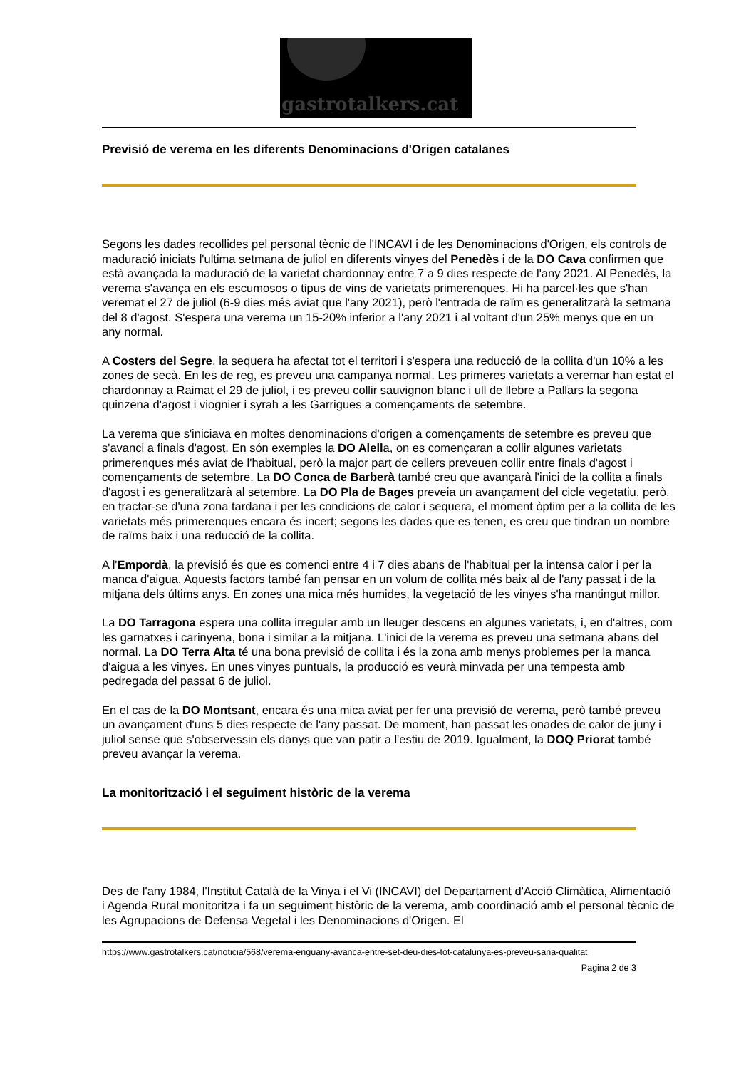gastrotalkers.cat
Previsió de verema en les diferents Denominacions d'Origen catalanes
Segons les dades recollides pel personal tècnic de l'INCAVI i de les Denominacions d'Origen, els controls de maduració iniciats l'ultima setmana de juliol en diferents vinyes del Penedès i de la DO Cava confirmen que està avançada la maduració de la varietat chardonnay entre 7 a 9 dies respecte de l'any 2021. Al Penedès, la verema s'avança en els escumosos o tipus de vins de varietats primerenques. Hi ha parcel·les que s'han veremat el 27 de juliol (6-9 dies més aviat que l'any 2021), però l'entrada de raïm es generalitzarà la setmana del 8 d'agost. S'espera una verema un 15-20% inferior a l'any 2021 i al voltant d'un 25% menys que en un any normal.
A Costers del Segre, la sequera ha afectat tot el territori i s'espera una reducció de la collita d'un 10% a les zones de secà. En les de reg, es preveu una campanya normal. Les primeres varietats a veremar han estat el chardonnay a Raimat el 29 de juliol, i es preveu collir sauvignon blanc i ull de llebre a Pallars la segona quinzena d'agost i viognier i syrah a les Garrigues a començaments de setembre.
La verema que s'iniciava en moltes denominacions d'origen a començaments de setembre es preveu que s'avanci a finals d'agost. En són exemples la DO Alella, on es començaran a collir algunes varietats primerenques més aviat de l'habitual, però la major part de cellers preveuen collir entre finals d'agost i començaments de setembre. La DO Conca de Barberà també creu que avançarà l'inici de la collita a finals d'agost i es generalitzarà al setembre. La DO Pla de Bages preveia un avançament del cicle vegetatiu, però, en tractar-se d'una zona tardana i per les condicions de calor i sequera, el moment òptim per a la collita de les varietats més primerenques encara és incert; segons les dades que es tenen, es creu que tindran un nombre de raïms baix i una reducció de la collita.
A l'Empordà, la previsió és que es comenci entre 4 i 7 dies abans de l'habitual per la intensa calor i per la manca d'aigua. Aquests factors també fan pensar en un volum de collita més baix al de l'any passat i de la mitjana dels últims anys. En zones una mica més humides, la vegetació de les vinyes s'ha mantingut millor.
La DO Tarragona espera una collita irregular amb un lleuger descens en algunes varietats, i, en d'altres, com les garnatxes i carinyena, bona i similar a la mitjana. L'inici de la verema es preveu una setmana abans del normal. La DO Terra Alta té una bona previsió de collita i és la zona amb menys problemes per la manca d'aigua a les vinyes. En unes vinyes puntuals, la producció es veurà minvada per una tempesta amb pedregada del passat 6 de juliol.
En el cas de la DO Montsant, encara és una mica aviat per fer una previsió de verema, però també preveu un avançament d'uns 5 dies respecte de l'any passat. De moment, han passat les onades de calor de juny i juliol sense que s'observessin els danys que van patir a l'estiu de 2019. Igualment, la DOQ Priorat també preveu avançar la verema.
La monitorització i el seguiment històric de la verema
Des de l'any 1984, l'Institut Català de la Vinya i el Vi (INCAVI) del Departament d'Acció Climàtica, Alimentació i Agenda Rural monitoritza i fa un seguiment històric de la verema, amb coordinació amb el personal tècnic de les Agrupacions de Defensa Vegetal i les Denominacions d'Origen. El
https://www.gastrotalkers.cat/noticia/568/verema-enguany-avanca-entre-set-deu-dies-tot-catalunya-es-preveu-sana-qualitat
Pagina 2 de 3